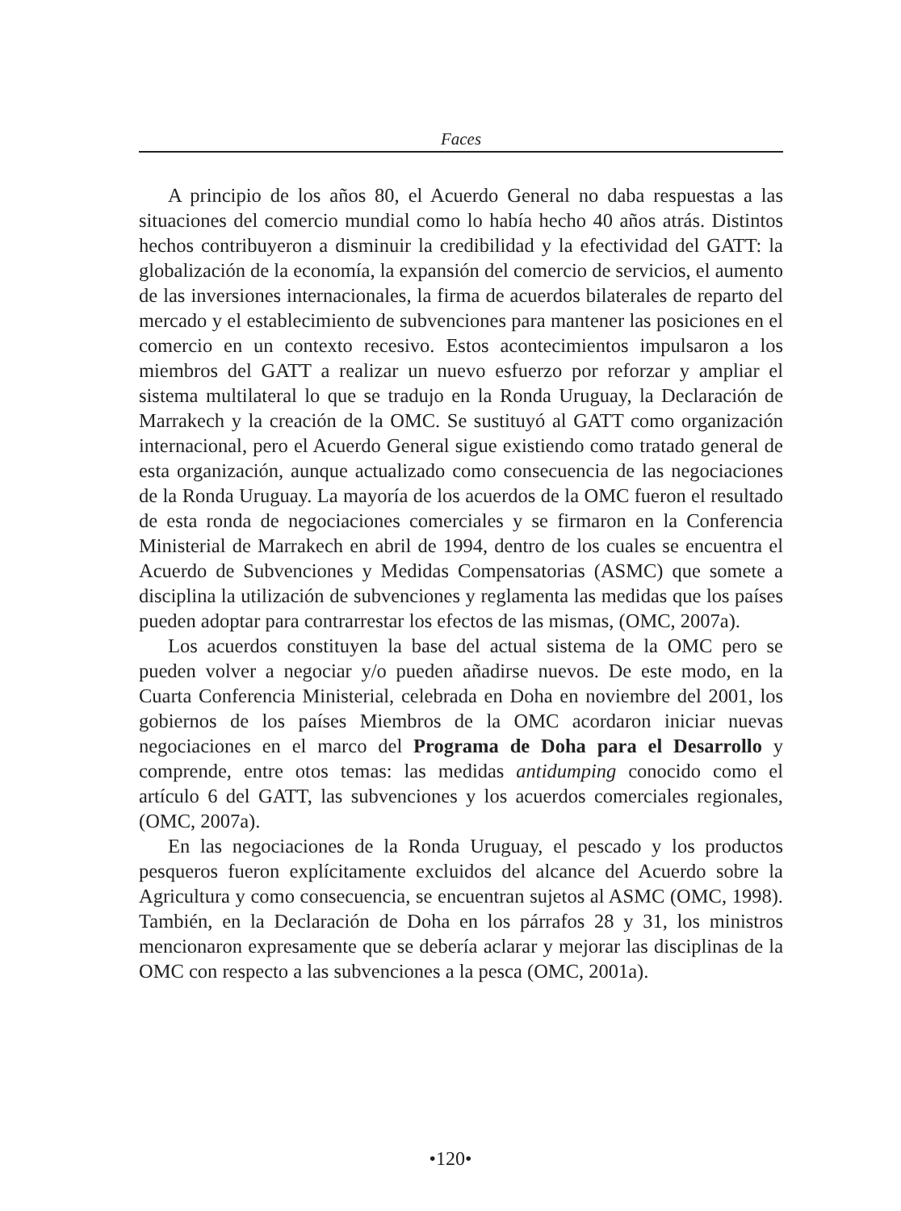Faces
A principio de los años 80, el Acuerdo General no daba respuestas a las situaciones del comercio mundial como lo había hecho 40 años atrás. Distintos hechos contribuyeron a disminuir la credibilidad y la efectividad del GATT: la globalización de la economía, la expansión del comercio de servicios, el aumento de las inversiones internacionales, la firma de acuerdos bilaterales de reparto del mercado y el establecimiento de subvenciones para mantener las posiciones en el comercio en un contexto recesivo. Estos acontecimientos impulsaron a los miembros del GATT a realizar un nuevo esfuerzo por reforzar y ampliar el sistema multilateral lo que se tradujo en la Ronda Uruguay, la Declaración de Marrakech y la creación de la OMC. Se sustituyó al GATT como organización internacional, pero el Acuerdo General sigue existiendo como tratado general de esta organización, aunque actualizado como consecuencia de las negociaciones de la Ronda Uruguay. La mayoría de los acuerdos de la OMC fueron el resultado de esta ronda de negociaciones comerciales y se firmaron en la Conferencia Ministerial de Marrakech en abril de 1994, dentro de los cuales se encuentra el Acuerdo de Subvenciones y Medidas Compensatorias (ASMC) que somete a disciplina la utilización de subvenciones y reglamenta las medidas que los países pueden adoptar para contrarrestar los efectos de las mismas, (OMC, 2007a).
Los acuerdos constituyen la base del actual sistema de la OMC pero se pueden volver a negociar y/o pueden añadirse nuevos. De este modo, en la Cuarta Conferencia Ministerial, celebrada en Doha en noviembre del 2001, los gobiernos de los países Miembros de la OMC acordaron iniciar nuevas negociaciones en el marco del Programa de Doha para el Desarrollo y comprende, entre otos temas: las medidas antidumping conocido como el artículo 6 del GATT, las subvenciones y los acuerdos comerciales regionales, (OMC, 2007a).
En las negociaciones de la Ronda Uruguay, el pescado y los productos pesqueros fueron explícitamente excluidos del alcance del Acuerdo sobre la Agricultura y como consecuencia, se encuentran sujetos al ASMC (OMC, 1998). También, en la Declaración de Doha en los párrafos 28 y 31, los ministros mencionaron expresamente que se debería aclarar y mejorar las disciplinas de la OMC con respecto a las subvenciones a la pesca (OMC, 2001a).
•120•